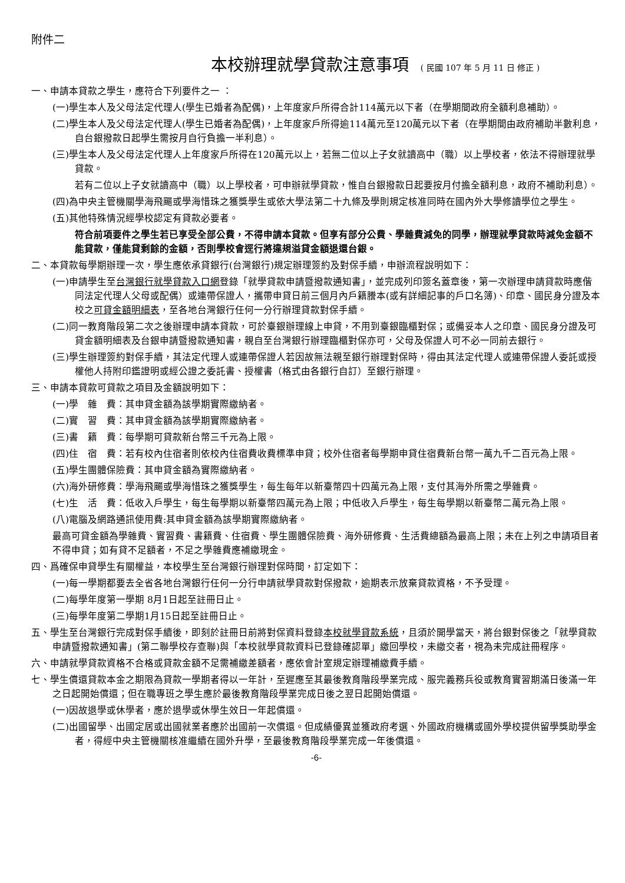附件二
本校辦理就學貸款注意事項 ( 民國 107 年 5 月 11 日 修正 )
一、申請本貸款之學生，應符合下列要件之一 ：
(一)學生本人及父母法定代理人(學生已婚者為配偶)，上年度家戶所得合計114萬元以下者（在學期間政府全額利息補助）。
(二)學生本人及父母法定代理人(學生已婚者為配偶)，上年度家戶所得逾114萬元至120萬元以下者（在學期間由政府補助半數利息，自台銀撥款日起學生需按月自行負擔一半利息）。
(三)學生本人及父母法定代理人上年度家戶所得在120萬元以上，若無二位以上子女就讀高中（職）以上學校者，依法不得辦理就學貸款。
若有二位以上子女就讀高中（職）以上學校者，可申辦就學貸款，惟自台銀撥款日起要按月付擔全額利息，政府不補助利息）。
(四)為中央主管機關學海飛颺或學海惜珠之獲獎學生或依大學法第二十九條及學則規定核准同時在國內外大學修讀學位之學生。
(五)其他特殊情況經學校認定有貸款必要者。
符合前項要件之學生若已享受全部公費，不得申請本貸款。但享有部分公費、學雜費減免的同學，辦理就學貸款時減免金額不能貸款，僅能貸剩餘的金額，否則學校會逕行將違規溢貸金額退還台銀。
二、本貸款每學期辦理一次，學生應依承貸銀行(台灣銀行)規定辦理簽約及對保手續，申辦流程說明如下：
(一)申請學生至台灣銀行就學貸款入口網登錄「就學貸款申請暨撥款通知書」，並完成列印簽名蓋章後，第一次辦理申請貸款時應偕同法定代理人父母或配偶）或連帶保證人，攜帶申貸日前三個月內戶籍謄本(或有詳細記事的戶口名簿)、印章、國民身分證及本校之可貸金額明細表，至各地台灣銀行任何一分行辦理貸款對保手續。
(二)同一教育階段第二次之後辦理申請本貸款，可於臺銀辦理線上申貸，不用到臺銀臨櫃對保；或備妥本人之印章、國民身分證及可貸金額明細表及台銀申請暨撥款通知書，親自至台灣銀行辦理臨櫃對保亦可，父母及保證人可不必一同前去銀行。
(三)學生辦理簽約對保手續，其法定代理人或連帶保證人若因故無法親至銀行辦理對保時，得由其法定代理人或連帶保證人委託或授權他人持附印鑑證明或經公證之委託書、授權書（格式由各銀行自訂）至銀行辦理。
三、申請本貸款可貸款之項目及金額說明如下：
(一)學　雜　費：其申貸金額為該學期實際繳納者。
(二)實　習　費：其申貸金額為該學期實際繳納者。
(三)書　籍　費：每學期可貸款新台幣三千元為上限。
(四)住　宿　費：若有校內住宿者則依校內住宿費收費標準申貸；校外住宿者每學期申貸住宿費新台幣一萬九千二百元為上限。
(五)學生團體保險費：其申貸金額為實際繳納者。
(六)海外研修費：學海飛颺或學海惜珠之獲獎學生，每生每年以新臺幣四十四萬元為上限，支付其海外所需之學雜費。
(七)生　活　費：低收入戶學生，每生每學期以新臺幣四萬元為上限；中低收入戶學生，每生每學期以新臺幣二萬元為上限。
(八)電腦及網路通訊使用費:其申貸金額為該學期實際繳納者。
最高可貸金額為學雜費、實習費、書籍費、住宿費、學生團體保險費、海外研修費、生活費總額為最高上限；未在上列之申請項目者不得申貸；如有貸不足額者，不足之學雜費應補繳現金。
四、爲確保申貸學生有關權益，本校學生至台灣銀行辦理對保時間，訂定如下：
(一)每一學期都要去全省各地台灣銀行任何一分行申請就學貸款對保撥款，逾期表示放棄貸款資格，不予受理。
(二)每學年度第一學期 8月1日起至註冊日止。
(三)每學年度第二學期1月15日起至註冊日止。
五、學生至台灣銀行完成對保手續後，即刻於註冊日前將對保資料登錄本校就學貸款系統，且須於開學當天，將台銀對保後之「就學貸款申請暨撥款通知書」(第二聯學校存查聯)與「本校就學貸款資料已登錄確認單」繳回學校，未繳交者，視為未完成註冊程序。
六、申請就學貸款資格不合格或貸款金額不足需補繳差額者，應依會計室規定辦理補繳費手續。
七、學生償還貸款本金之期限為貸款一學期者得以一年計，至遲應至其最後教育階段學業完成、服完義務兵役或教育實習期滿日後滿一年之日起開始償還；但在職專班之學生應於最後教育階段學業完成日後之翌日起開始償還。
(一)因故退學或休學者，應於退學或休學生效日一年起償還。
(二)出國留學、出國定居或出國就業者應於出國前一次償還。但成績優異並獲政府考選、外國政府機構或國外學校提供留學獎助學金者，得經中央主管機關核准繼續在國外升學，至最後教育階段學業完成一年後償還。
-6-